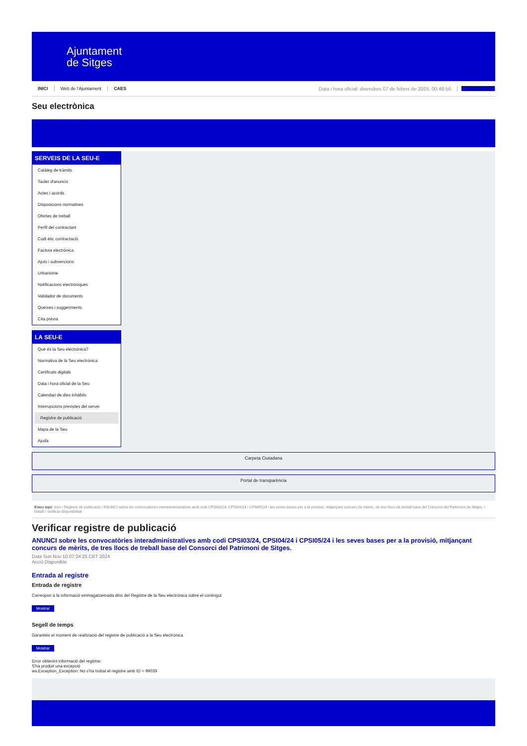Ajuntament
de Sitges
INICI Web de l'Ajuntament CAES Data i hora oficial: divendres 07 de febrer de 2025, 00:48:56 Directorios
Seu electrònica
Obtenir còpia autèntica
SERVEIS DE LA SEU-E
Catàleg de tràmits
Tauler d'anuncis
Actes i acords
Disposicions normatives
Ofertes de treball
Perfil del contractant
Codi ètic contractació
Factura electrònica
Ajuts i subvencions
Urbanisme
Notificacions electròniques
Validador de documents
Queixes i suggeriments
Cita prèvia
LA SEU-E
Què és la Seu electrònica?
Normativa de la Seu electrònica
Certificats digitals
Data i hora oficial de la Seu
Calendari de dies inhàbils
Interrupcions previstes del servei
Registre de publicació
Mapa de la Seu
Ajuda
Carpeta Ciutadana
Portal de transparència
Esteu aquí: Inici / Registre de publicació / ANUNCI sobre les convocatòries interadministratives amb codi CPSI03/24, CPSI04/24 i CPSI05/24 i les seves bases per a la provisió, mitjançant concurs de mèrits, de tres llocs de treball base del Consorci del Patrimoni de Sitges. / Detall / Verificar disponibilitat
Verificar registre de publicació
ANUNCI sobre les convocatòries interadministratives amb codi CPSI03/24, CPSI04/24 i CPSI05/24 i les seves bases per a la provisió, mitjançant concurs de mèrits, de tres llocs de treball base del Consorci del Patrimoni de Sitges.
Data Sun Nov 10 07:34:25 CET 2024
Acció Disponible
Entrada al registre
Entrada de registre
Correspon a la informació emmagatzemada dins del Registre de la Seu electrònica sobre el contingut
Mostrar
Segell de temps
Garanteix el moment de realització del registre de publicació a la Seu electrònica
Mostrar
Error obtenint informació del registre:
S'ha produit una excepció
ws.Exception_Exception: No s'ha trobat el registre amb ID = 99039